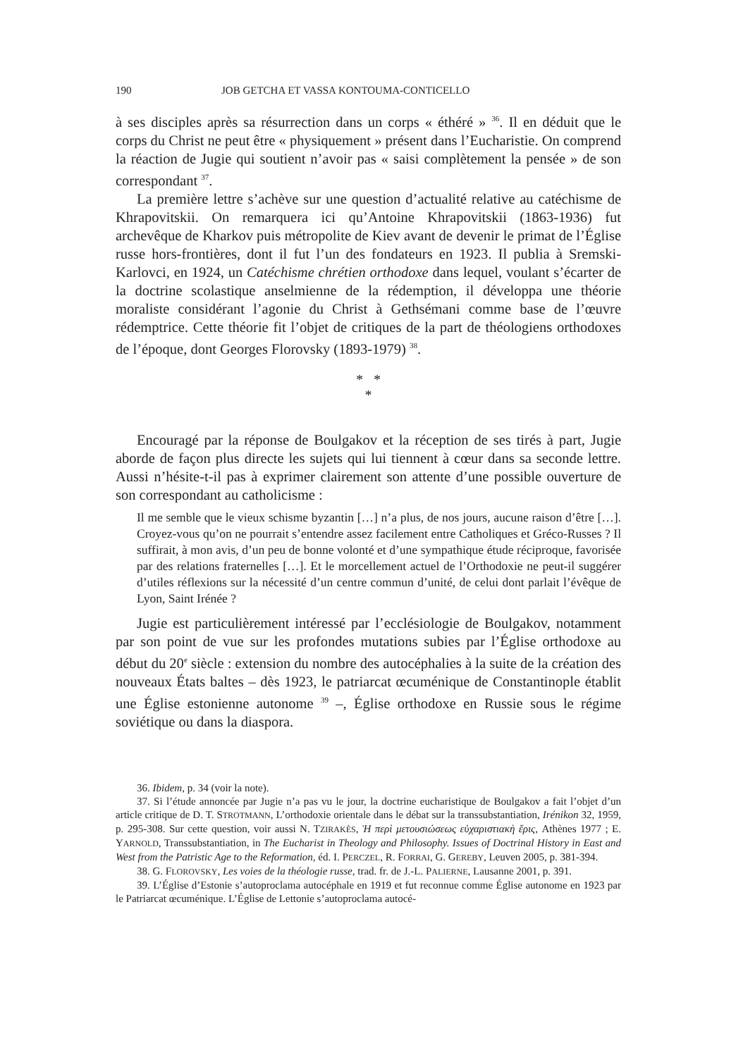190 JOB GETCHA ET VASSA KONTOUMA-CONTICELLO
à ses disciples après sa résurrection dans un corps « éthéré » <sup>36</sup>. Il en déduit que le corps du Christ ne peut être « physiquement » présent dans l’Eucharistie. On comprend la réaction de Jugie qui soutient n’avoir pas « saisi complètement la pensée » de son correspondant <sup>37</sup>.
La première lettre s’achève sur une question d’actualité relative au catéchisme de Khrapovitskii. On remarquera ici qu’Antoine Khrapovitskii (1863-1936) fut archevêque de Kharkov puis métropolite de Kiev avant de devenir le primat de l’Église russe hors-frontières, dont il fut l’un des fondateurs en 1923. Il publia à Sremski-Karlovci, en 1924, un Catéchisme chrétien orthodoxe dans lequel, voulant s’écarter de la doctrine scolastique anselmienne de la rédemption, il développa une théorie moraliste considérant l’agonie du Christ à Gethsémani comme base de l’œuvre rédemptrice. Cette théorie fit l’objet de critiques de la part de théologiens orthodoxes de l’époque, dont Georges Florovsky (1893-1979) <sup>38</sup>.
* *
*
Encouragé par la réponse de Boulgakov et la réception de ses tirés à part, Jugie aborde de façon plus directe les sujets qui lui tiennent à cœur dans sa seconde lettre. Aussi n’hésite-t-il pas à exprimer clairement son attente d’une possible ouverture de son correspondant au catholicisme :
Il me semble que le vieux schisme byzantin […] n’a plus, de nos jours, aucune raison d’être […]. Croyez-vous qu’on ne pourrait s’entendre assez facilement entre Catholiques et Gréco-Russes ? Il suffirait, à mon avis, d’un peu de bonne volonté et d’une sympathique étude réciproque, favorisée par des relations fraternelles […]. Et le morcellement actuel de l’Orthodoxie ne peut-il suggérer d’utiles réflexions sur la nécessité d’un centre commun d’unité, de celui dont parlait l’évêque de Lyon, Saint Irénée ?
Jugie est particulièrement intéressé par l’ecclésiologie de Boulgakov, notamment par son point de vue sur les profondes mutations subies par l’Église orthodoxe au début du 20<sup>e</sup> siècle : extension du nombre des autocéphalies à la suite de la création des nouveaux États baltes – dès 1923, le patriarcat œcuménique de Constantinople établit une Église estonienne autonome <sup>39</sup> –, Église orthodoxe en Russie sous le régime soviétique ou dans la diaspora.
36. Ibidem, p. 34 (voir la note).
37. Si l’étude annoncée par Jugie n’a pas vu le jour, la doctrine eucharistique de Boulgakov a fait l’objet d’un article critique de D. T. STROTMANN, L’orthodoxie orientale dans le débat sur la transsubstantiation, Irénikon 32, 1959, p. 295-308. Sur cette question, voir aussi N. TZIRAKÈS, Ἡ περὶ μετουσιώσεως εὐχαριστιακὴ ἔρις, Athènes 1977 ; E. YARNOLD, Transsubstantiation, in The Eucharist in Theology and Philosophy. Issues of Doctrinal History in East and West from the Patristic Age to the Reformation, éd. I. PERCZEL, R. FORRAI, G. GEREBY, Leuven 2005, p. 381-394.
38. G. FLOROVSKY, Les voies de la théologie russe, trad. fr. de J.-L. PALIERNE, Lausanne 2001, p. 391.
39. L’Église d’Estonie s’autoproclama autocéphale en 1919 et fut reconnue comme Église autonome en 1923 par le Patriarcat œcuménique. L’Église de Lettonie s’autoproclama autocé-